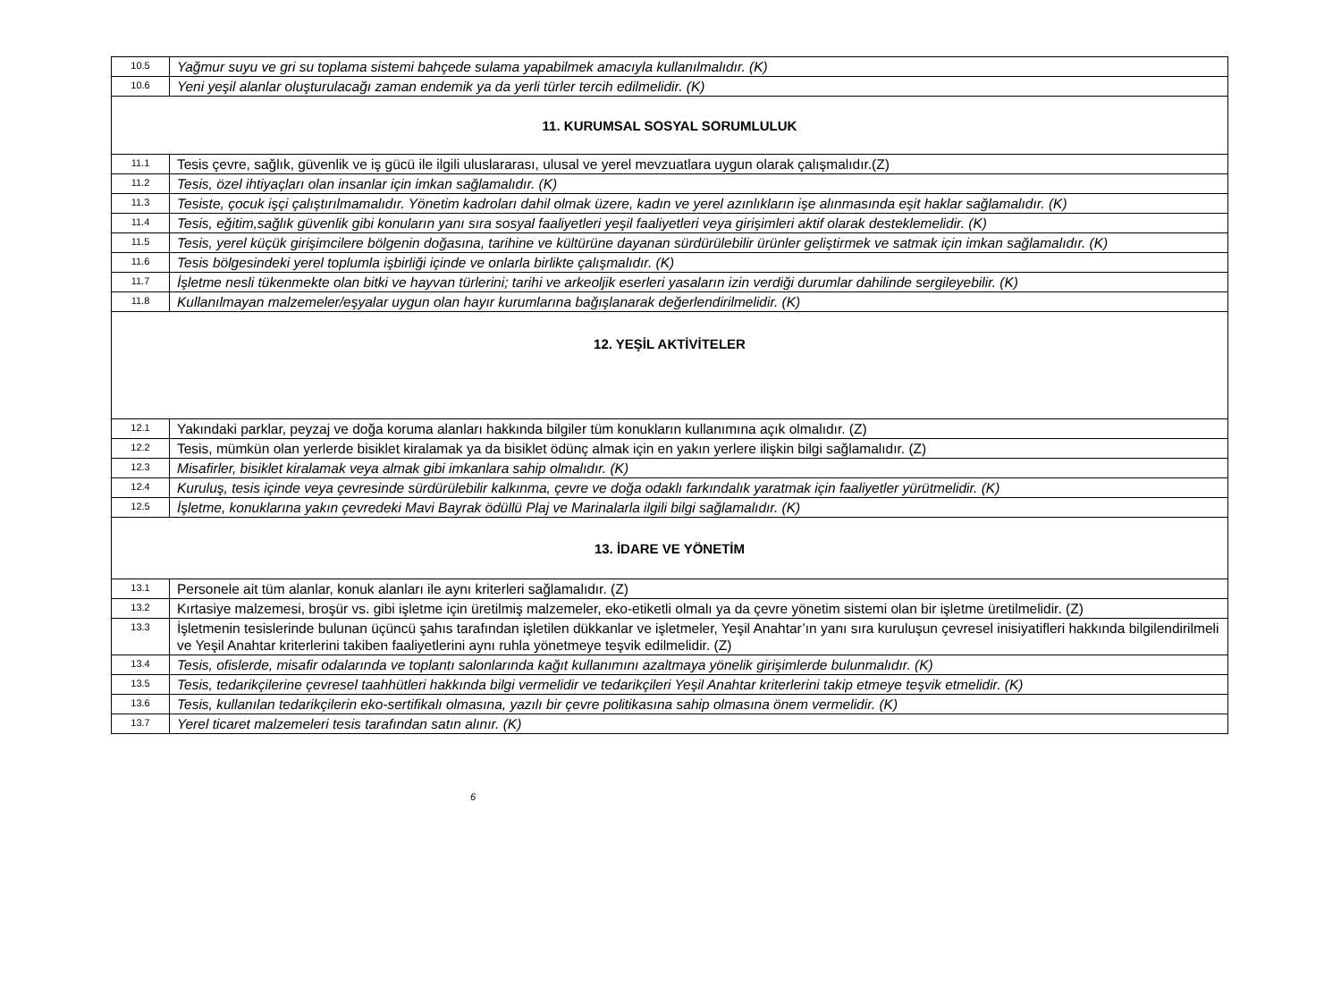| 10.5 | Yağmur suyu ve gri su toplama sistemi bahçede sulama yapabilmek amacıyla kullanılmalıdır. (K) |
| 10.6 | Yeni yeşil alanlar oluşturulacağı zaman endemik ya da yerli türler tercih edilmelidir. (K) |
| 11. KURUMSAL SOSYAL SORUMLULUK | |
| 11.1 | Tesis çevre, sağlık, güvenlik ve iş gücü ile ilgili uluslararası, ulusal ve yerel mevzuatlara uygun olarak çalışmalıdır.(Z) |
| 11.2 | Tesis, özel ihtiyaçları olan insanlar için imkan sağlamalıdır. (K) |
| 11.3 | Tesiste, çocuk işçi çalıştırılmamalıdır. Yönetim kadroları dahil olmak üzere, kadın ve yerel azınlıkların işe alınmasında eşit haklar sağlamalıdır. (K) |
| 11.4 | Tesis, eğitim,sağlık güvenlik gibi konuların yanı sıra sosyal faaliyetleri yeşil faaliyetleri veya girişimleri aktif olarak desteklemelidir. (K) |
| 11.5 | Tesis, yerel küçük girişimcilere bölgenin doğasına, tarihine ve kültürüne dayanan sürdürülebilir ürünler geliştirmek ve satmak için imkan sağlamalıdır. (K) |
| 11.6 | Tesis bölgesindeki yerel toplumla işbirliği içinde ve onlarla birlikte çalışmalıdır. (K) |
| 11.7 | İşletme nesli tükenmekte olan bitki ve hayvan türlerini; tarihi ve arkeoljik eserleri yasaların izin verdiği durumlar dahilinde sergileyebilir. (K) |
| 11.8 | Kullanılmayan malzemeler/eşyalar uygun olan hayır kurumlarına bağışlanarak değerlendirilmelidir. (K) |
| 12. YEŞİL AKTİVİTELER | |
| 12.1 | Yakındaki parklar, peyzaj ve doğa koruma alanları hakkında bilgiler tüm konukların kullanımına açık olmalıdır. (Z) |
| 12.2 | Tesis, mümkün olan yerlerde bisiklet kiralamak ya da bisiklet ödünç almak için en yakın yerlere ilişkin bilgi sağlamalıdır. (Z) |
| 12.3 | Misafirler, bisiklet kiralamak veya almak gibi imkanlara sahip olmalıdır. (K) |
| 12.4 | Kuruluş, tesis içinde veya çevresinde sürdürülebilir kalkınma, çevre ve doğa odaklı farkındalık yaratmak için faaliyetler yürütmelidir. (K) |
| 12.5 | İşletme, konuklarına yakın çevredeki Mavi Bayrak ödüllü Plaj ve Marinalarla ilgili bilgi sağlamalıdır. (K) |
| 13. İDARE VE YÖNETİM | |
| 13.1 | Personele ait tüm alanlar, konuk alanları ile aynı kriterleri sağlamalıdır. (Z) |
| 13.2 | Kırtasiye malzemesi, broşür vs. gibi işletme için üretilmiş malzemeler, eko-etiketli olmalı ya da çevre yönetim sistemi olan bir işletme üretilmelidir. (Z) |
| 13.3 | İşletmenin tesislerinde bulunan üçüncü şahıs tarafından işletilen dükkanlar ve işletmeler, Yeşil Anahtar’ın yanı sıra kuruluşun çevresel inisiyatifleri hakkında bilgilendirilmeli ve Yeşil Anahtar kriterlerini takiben faaliyetlerini aynı ruhla yönetmeye teşvik edilmelidir. (Z) |
| 13.4 | Tesis, ofislerde, misafir odalarında ve toplantı salonlarında kağıt kullanımını azaltmaya yönelik girişimlerde bulunmalıdır. (K) |
| 13.5 | Tesis, tedarikçilerine çevresel taahhütleri hakkında bilgi vermelidir ve tedarikçileri Yeşil Anahtar kriterlerini takip etmeye teşvik etmelidir. (K) |
| 13.6 | Tesis, kullanılan tedarikçilerin eko-sertifikalı olmasına, yazılı bir çevre politikasına sahip olmasına önem vermelidir. (K) |
| 13.7 | Yerel ticaret malzemeleri tesis tarafından satın alınır. (K) |
6